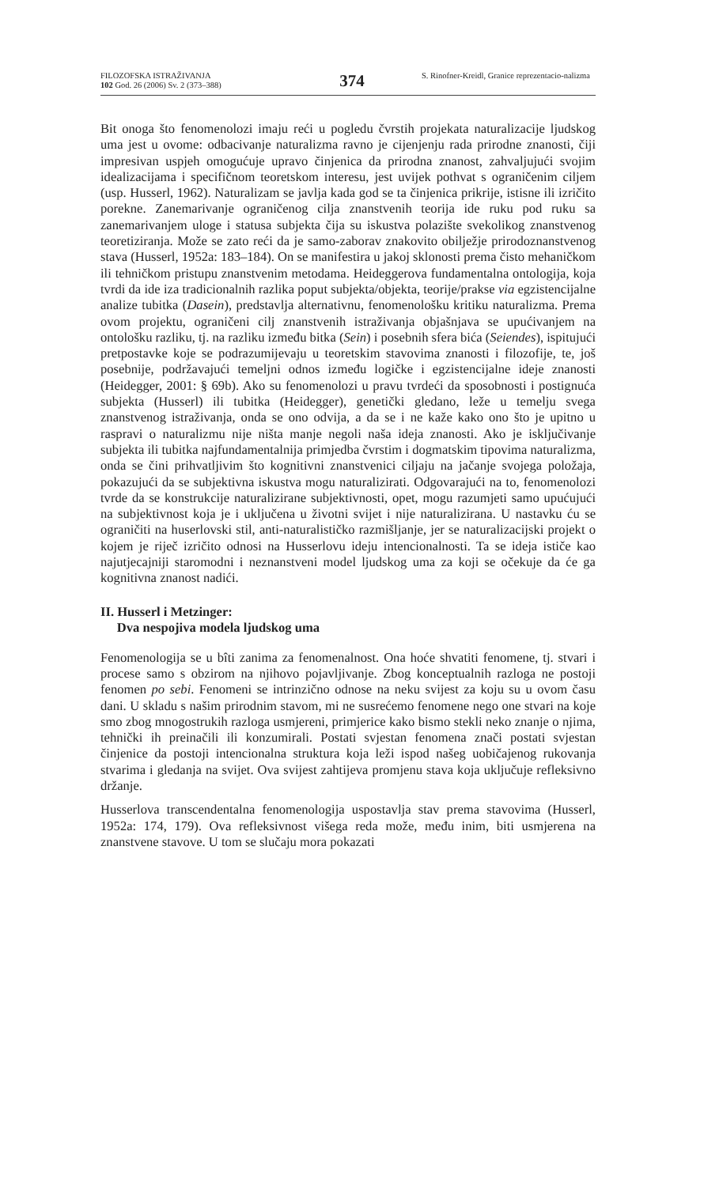FILOZOFSKA ISTRAŽIVANJA
102 God. 26 (2006) Sv. 2 (373–388)
374
S. Rinofner-Kreidl, Granice reprezentacio-nalizma
Bit onoga što fenomenolozi imaju reći u pogledu čvrstih projekata naturalizacije ljudskog uma jest u ovome: odbacivanje naturalizma ravno je cijenjenju rada prirodne znanosti, čiji impresivan uspjeh omogućuje upravo činjenica da prirodna znanost, zahvaljujući svojim idealizacijama i specifičnom teoretskom interesu, jest uvijek pothvat s ograničenim ciljem (usp. Husserl, 1962). Naturalizam se javlja kada god se ta činjenica prikrije, istisne ili izričito porekne. Zanemarivanje ograničenog cilja znanstvenih teorija ide ruku pod ruku sa zanemarivanjem uloge i statusa subjekta čija su iskustva polazište svekolikog znanstvenog teoretiziranja. Može se zato reći da je samo-zaborav znakovito obilježje prirodoznanstvenog stava (Husserl, 1952a: 183–184). On se manifestira u jakoj sklonosti prema čisto mehaničkom ili tehničkom pristupu znanstvenim metodama. Heideggerova fundamentalna ontologija, koja tvrdi da ide iza tradicionalnih razlika poput subjekta/objekta, teorije/prakse via egzistencijalne analize tubitka (Dasein), predstavlja alternativnu, fenomenološku kritiku naturalizma. Prema ovom projektu, ograničeni cilj znanstvenih istraživanja objašnjava se upućivanjem na ontološku razliku, tj. na razliku između bitka (Sein) i posebnih sfera bića (Seiendes), ispitujući pretpostavke koje se podrazumijevaju u teoretskim stavovima znanosti i filozofije, te, još posebnije, podržavajući temeljni odnos između logičke i egzistencijalne ideje znanosti (Heidegger, 2001: § 69b). Ako su fenomenolozi u pravu tvrdeći da sposobnosti i postignuća subjekta (Husserl) ili tubitka (Heidegger), genetički gledano, leže u temelju svega znanstvenog istraživanja, onda se ono odvija, a da se i ne kaže kako ono što je upitno u raspravi o naturalizmu nije ništa manje negoli naša ideja znanosti. Ako je isključivanje subjekta ili tubitka najfundamentalnija primjedba čvrstim i dogmatskim tipovima naturalizma, onda se čini prihvatljivim što kognitivni znanstvenici ciljaju na jačanje svojega položaja, pokazujući da se subjektivna iskustva mogu naturalizirati. Odgovarajući na to, fenomenolozi tvrde da se konstrukcije naturalizirane subjektivnosti, opet, mogu razumjeti samo upućujući na subjektivnost koja je i uključena u životni svijet i nije naturalizirana. U nastavku ću se ograničiti na huserlovski stil, anti-naturalističko razmišljanje, jer se naturalizacijski projekt o kojem je riječ izričito odnosi na Husserlovu ideju intencionalnosti. Ta se ideja ističe kao najutjecajniji staromodni i neznanstveni model ljudskog uma za koji se očekuje da će ga kognitivna znanost nadići.
II. Husserl i Metzinger:
Dva nespojiva modela ljudskog uma
Fenomenologija se u bîti zanima za fenomenalnost. Ona hoće shvatiti fenomene, tj. stvari i procese samo s obzirom na njihovo pojavljivanje. Zbog konceptualnih razloga ne postoji fenomen po sebi. Fenomeni se intrinzično odnose na neku svijest za koju su u ovom času dani. U skladu s našim prirodnim stavom, mi ne susrećemo fenomene nego one stvari na koje smo zbog mnogostrukih razloga usmjereni, primjerice kako bismo stekli neko znanje o njima, tehnički ih preinačili ili konzumirali. Postati svjestan fenomena znači postati svjestan činjenice da postoji intencionalna struktura koja leži ispod našeg uobičajenog rukovanja stvarima i gledanja na svijet. Ova svijest zahtijeva promjenu stava koja uključuje refleksivno držanje.
Husserlova transcendentalna fenomenologija uspostavlja stav prema stavovima (Husserl, 1952a: 174, 179). Ova refleksivnost višega reda može, među inim, biti usmjerena na znanstvene stavove. U tom se slučaju mora pokazati